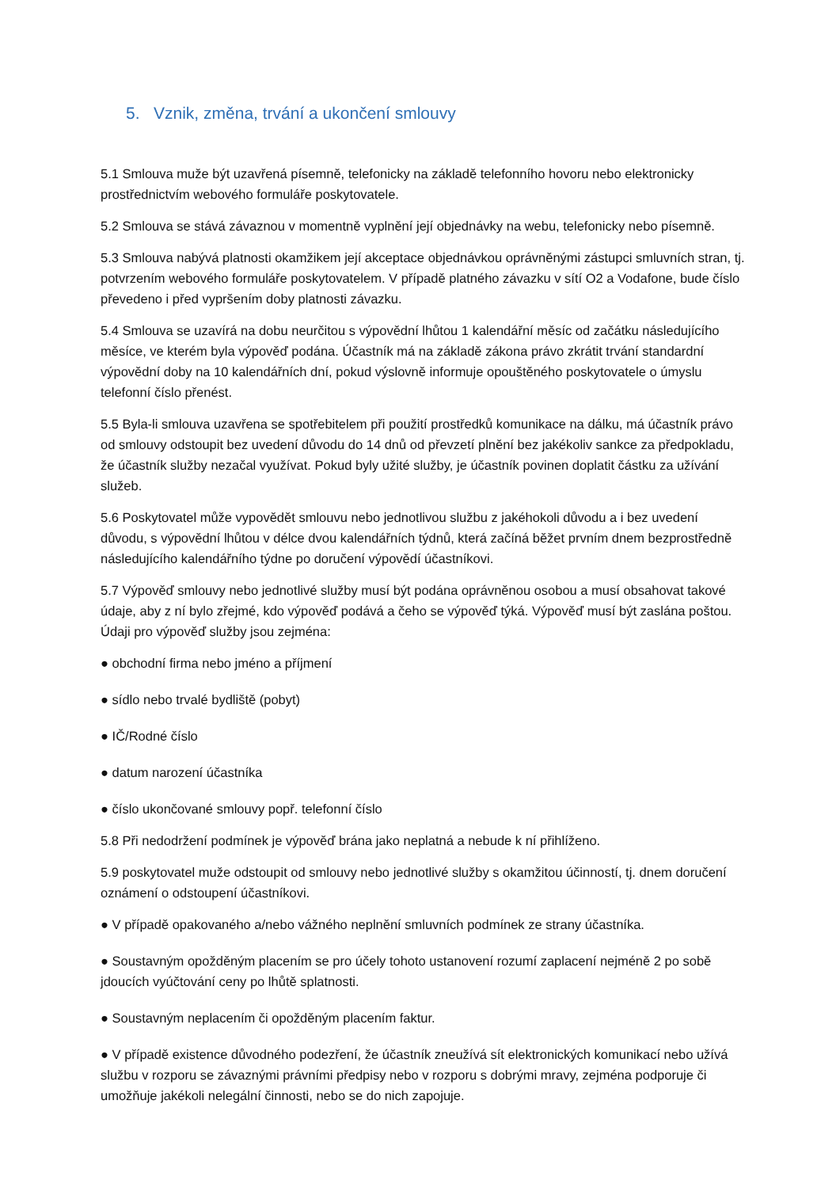5. Vznik, změna, trvání a ukončení smlouvy
5.1 Smlouva muže být uzavřená písemně, telefonicky na základě telefonního hovoru nebo elektronicky prostřednictvím webového formuláře poskytovatele.
5.2 Smlouva se stává závaznou v momentně vyplnění její objednávky na webu, telefonicky nebo písemně.
5.3 Smlouva nabývá platnosti okamžikem její akceptace objednávkou oprávněnými zástupci smluvních stran, tj. potvrzením webového formuláře poskytovatelem. V případě platného závazku v sítí O2 a Vodafone, bude číslo převedeno i před vypršením doby platnosti závazku.
5.4 Smlouva se uzavírá na dobu neurčitou s výpovědní lhůtou 1 kalendářní měsíc od začátku následujícího měsíce, ve kterém byla výpověď podána. Účastník má na základě zákona právo zkrátit trvání standardní výpovědní doby na 10 kalendářních dní, pokud výslovně informuje opouštěného poskytovatele o úmyslu telefonní číslo přenést.
5.5 Byla-li smlouva uzavřena se spotřebitelem při použití prostředků komunikace na dálku, má účastník právo od smlouvy odstoupit bez uvedení důvodu do 14 dnů od převzetí plnění bez jakékoliv sankce za předpokladu, že účastník služby nezačal využívat. Pokud byly užité služby, je účastník povinen doplatit částku za užívání služeb.
5.6 Poskytovatel může vypovědět smlouvu nebo jednotlivou službu z jakéhokoli důvodu a i bez uvedení důvodu, s výpovědní lhůtou v délce dvou kalendářních týdnů, která začíná běžet prvním dnem bezprostředně následujícího kalendářního týdne po doručení výpovědí účastníkovi.
5.7 Výpověď smlouvy nebo jednotlivé služby musí být podána oprávněnou osobou a musí obsahovat takové údaje, aby z ní bylo zřejmé, kdo výpověď podává a čeho se výpověď týká. Výpověď musí být zaslána poštou. Údaji pro výpověď služby jsou zejména:
● obchodní firma nebo jméno a příjmení
● sídlo nebo trvalé bydliště (pobyt)
● IČ/Rodné číslo
● datum narození účastníka
● číslo ukončované smlouvy popř. telefonní číslo
5.8 Při nedodržení podmínek je výpověď brána jako neplatná a nebude k ní přihlíženo.
5.9 poskytovatel muže odstoupit od smlouvy nebo jednotlivé služby s okamžitou účinností, tj. dnem doručení oznámení o odstoupení účastníkovi.
● V případě opakovaného a/nebo vážného neplnění smluvních podmínek ze strany účastníka.
● Soustavným opožděným placením se pro účely tohoto ustanovení rozumí zaplacení nejméně 2 po sobě jdoucích vyúčtování ceny po lhůtě splatnosti.
● Soustavným neplacením či opožděným placením faktur.
● V případě existence důvodného podezření, že účastník zneužívá sít elektronických komunikací nebo užívá službu v rozporu se závaznými právními předpisy nebo v rozporu s dobrými mravy, zejména podporuje či umožňuje jakékoli nelegální činnosti, nebo se do nich zapojuje.